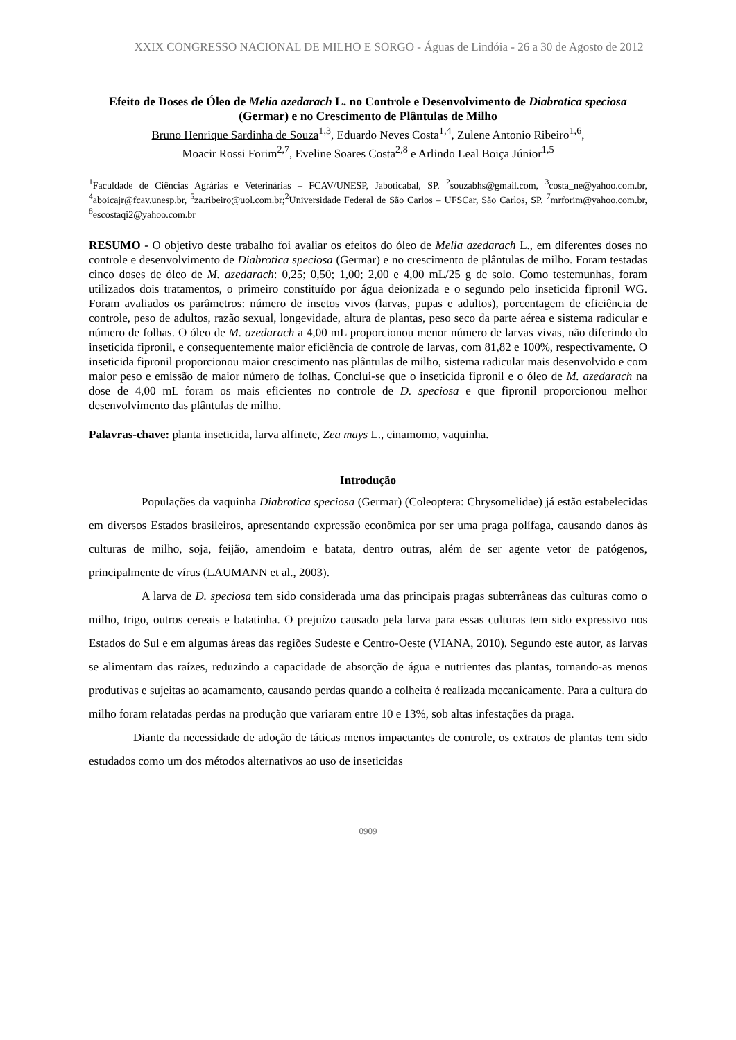XXIX CONGRESSO NACIONAL DE MILHO E SORGO - Águas de Lindóia - 26 a 30 de Agosto de 2012
Efeito de Doses de Óleo de Melia azedarach L. no Controle e Desenvolvimento de Diabrotica speciosa (Germar) e no Crescimento de Plântulas de Milho
Bruno Henrique Sardinha de Souza<sup>1,3</sup>, Eduardo Neves Costa<sup>1,4</sup>, Zulene Antonio Ribeiro<sup>1,6</sup>,
Moacir Rossi Forim<sup>2,7</sup>, Eveline Soares Costa<sup>2,8</sup> e Arlindo Leal Boiça Júnior<sup>1,5</sup>
<sup>1</sup> Faculdade de Ciências Agrárias e Veterinárias – FCAV/UNESP, Jaboticabal, SP. <sup>2</sup>souzabhs@gmail.com, <sup>3</sup>costa_ne@yahoo.com.br, <sup>4</sup>aboicajr@fcav.unesp.br, <sup>5</sup>za.ribeiro@uol.com.br;<sup>2</sup>Universidade Federal de São Carlos – UFSCar, São Carlos, SP. <sup>7</sup>mrforim@yahoo.com.br, <sup>8</sup>escostaqi2@yahoo.com.br
RESUMO - O objetivo deste trabalho foi avaliar os efeitos do óleo de Melia azedarach L., em diferentes doses no controle e desenvolvimento de Diabrotica speciosa (Germar) e no crescimento de plântulas de milho. Foram testadas cinco doses de óleo de M. azedarach: 0,25; 0,50; 1,00; 2,00 e 4,00 mL/25 g de solo. Como testemunhas, foram utilizados dois tratamentos, o primeiro constituído por água deionizada e o segundo pelo inseticida fipronil WG. Foram avaliados os parâmetros: número de insetos vivos (larvas, pupas e adultos), porcentagem de eficiência de controle, peso de adultos, razão sexual, longevidade, altura de plantas, peso seco da parte aérea e sistema radicular e número de folhas. O óleo de M. azedarach a 4,00 mL proporcionou menor número de larvas vivas, não diferindo do inseticida fipronil, e consequentemente maior eficiência de controle de larvas, com 81,82 e 100%, respectivamente. O inseticida fipronil proporcionou maior crescimento nas plântulas de milho, sistema radicular mais desenvolvido e com maior peso e emissão de maior número de folhas. Conclui-se que o inseticida fipronil e o óleo de M. azedarach na dose de 4,00 mL foram os mais eficientes no controle de D. speciosa e que fipronil proporcionou melhor desenvolvimento das plântulas de milho.
Palavras-chave: planta inseticida, larva alfinete, Zea mays L., cinamomo, vaquinha.
Introdução
Populações da vaquinha Diabrotica speciosa (Germar) (Coleoptera: Chrysomelidae) já estão estabelecidas em diversos Estados brasileiros, apresentando expressão econômica por ser uma praga polífaga, causando danos às culturas de milho, soja, feijão, amendoim e batata, dentro outras, além de ser agente vetor de patógenos, principalmente de vírus (LAUMANN et al., 2003).
A larva de D. speciosa tem sido considerada uma das principais pragas subterrâneas das culturas como o milho, trigo, outros cereais e batatinha. O prejuízo causado pela larva para essas culturas tem sido expressivo nos Estados do Sul e em algumas áreas das regiões Sudeste e Centro-Oeste (VIANA, 2010). Segundo este autor, as larvas se alimentam das raízes, reduzindo a capacidade de absorção de água e nutrientes das plantas, tornando-as menos produtivas e sujeitas ao acamamento, causando perdas quando a colheita é realizada mecanicamente. Para a cultura do milho foram relatadas perdas na produção que variaram entre 10 e 13%, sob altas infestações da praga.
Diante da necessidade de adoção de táticas menos impactantes de controle, os extratos de plantas tem sido estudados como um dos métodos alternativos ao uso de inseticidas
0909